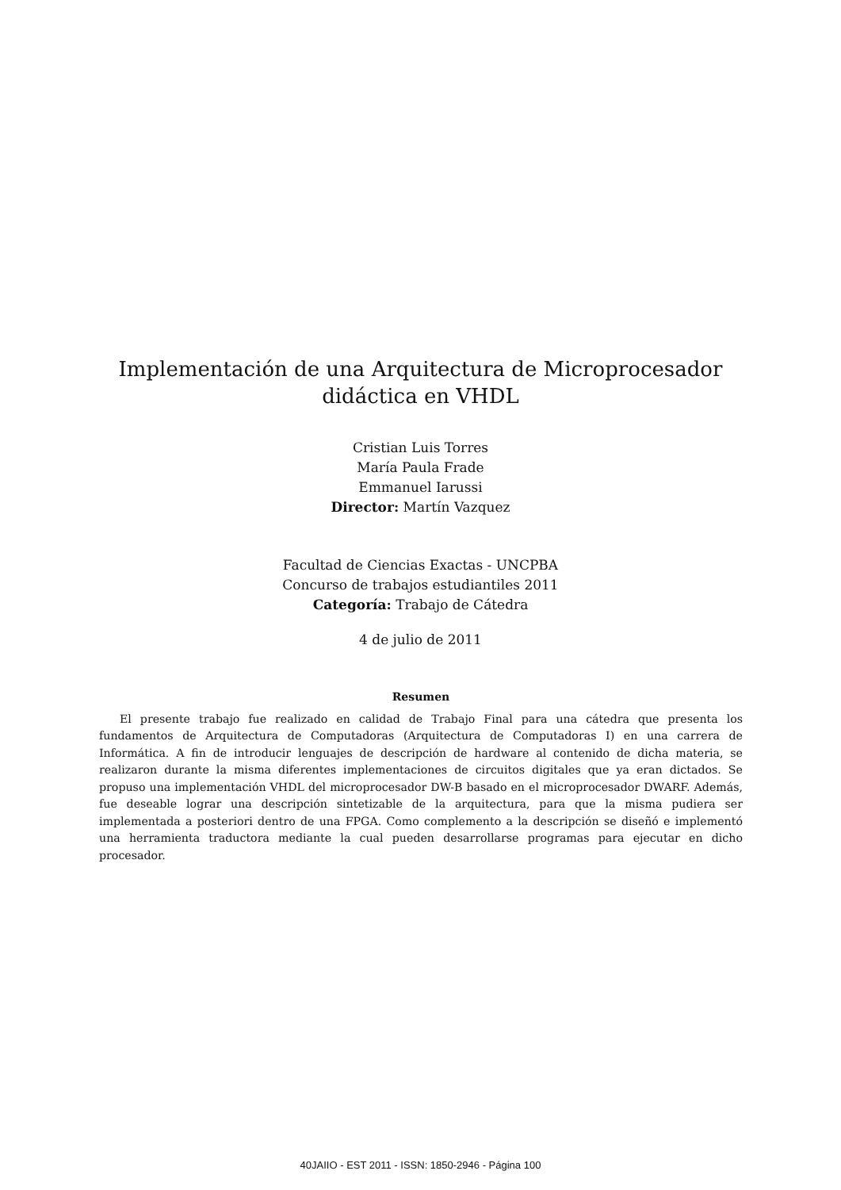Implementación de una Arquitectura de Microprocesador
didáctica en VHDL
Cristian Luis Torres
María Paula Frade
Emmanuel Iarussi
Director: Martín Vazquez
Facultad de Ciencias Exactas - UNCPBA
Concurso de trabajos estudiantiles 2011
Categoría: Trabajo de Cátedra
4 de julio de 2011
Resumen
El presente trabajo fue realizado en calidad de Trabajo Final para una cátedra que presenta los fundamentos de Arquitectura de Computadoras (Arquitectura de Computadoras I) en una carrera de Informática. A fin de introducir lenguajes de descripción de hardware al contenido de dicha materia, se realizaron durante la misma diferentes implementaciones de circuitos digitales que ya eran dictados. Se propuso una implementación VHDL del microprocesador DW-B basado en el microprocesador DWARF. Además, fue deseable lograr una descripción sintetizable de la arquitectura, para que la misma pudiera ser implementada a posteriori dentro de una FPGA. Como complemento a la descripción se diseñó e implementó una herramienta traductora mediante la cual pueden desarrollarse programas para ejecutar en dicho procesador.
40JAIIO - EST 2011 - ISSN: 1850-2946 - Página 100